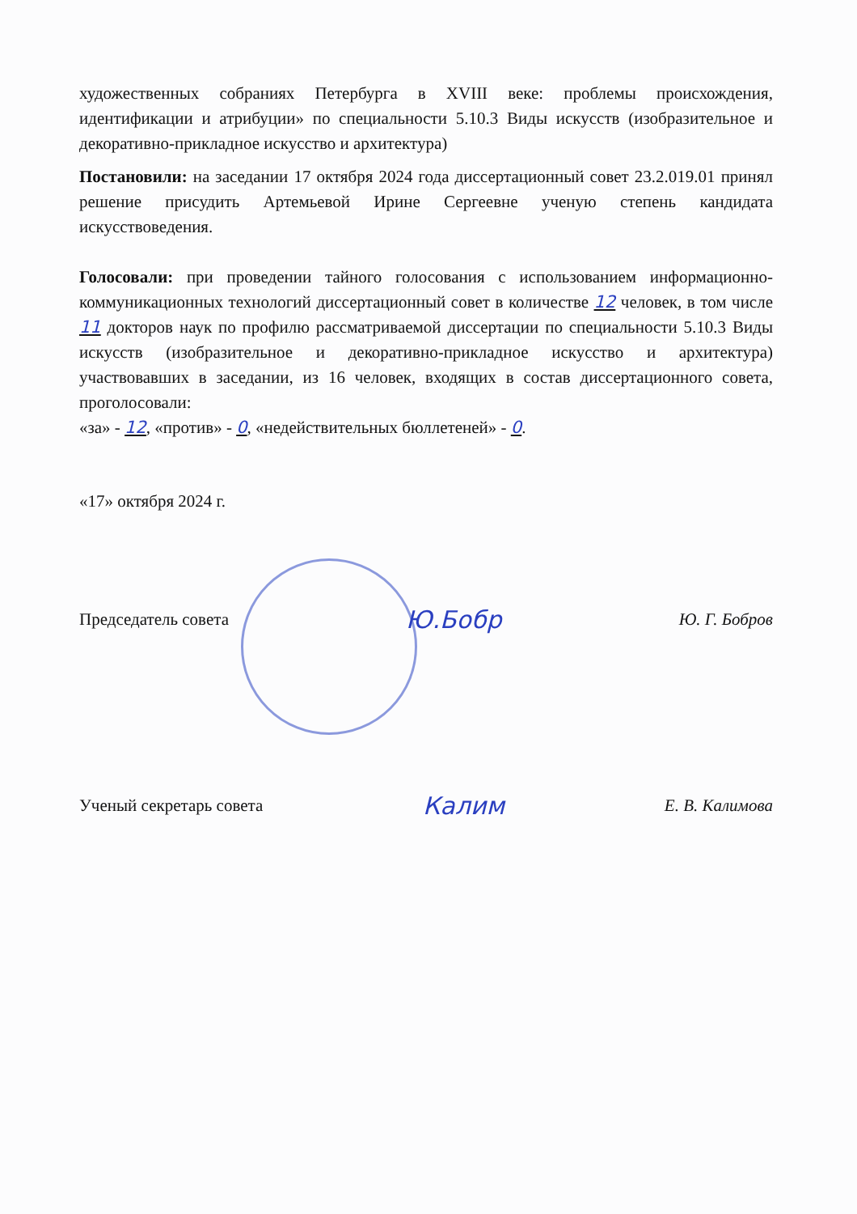художественных собраниях Петербурга в XVIII веке: проблемы происхождения, идентификации и атрибуции» по специальности 5.10.3 Виды искусств (изобразительное и декоративно-прикладное искусство и архитектура)
Постановили: на заседании 17 октября 2024 года диссертационный совет 23.2.019.01 принял решение присудить Артемьевой Ирине Сергеевне ученую степень кандидата искусствоведения.
Голосовали: при проведении тайного голосования с использованием информационно-коммуникационных технологий диссертационный совет в количестве 12 человек, в том числе 11 докторов наук по профилю рассматриваемой диссертации по специальности 5.10.3 Виды искусств (изобразительное и декоративно-прикладное искусство и архитектура) участвовавших в заседании, из 16 человек, входящих в состав диссертационного совета, проголосовали:
«за» - 12, «против» - 0, «недействительных бюллетеней» - 0.
«17» октября 2024 г.
Председатель совета Ю.Бобр Ю. Г. Бобров
Ученый секретарь совета Калим Е. В. Калимова